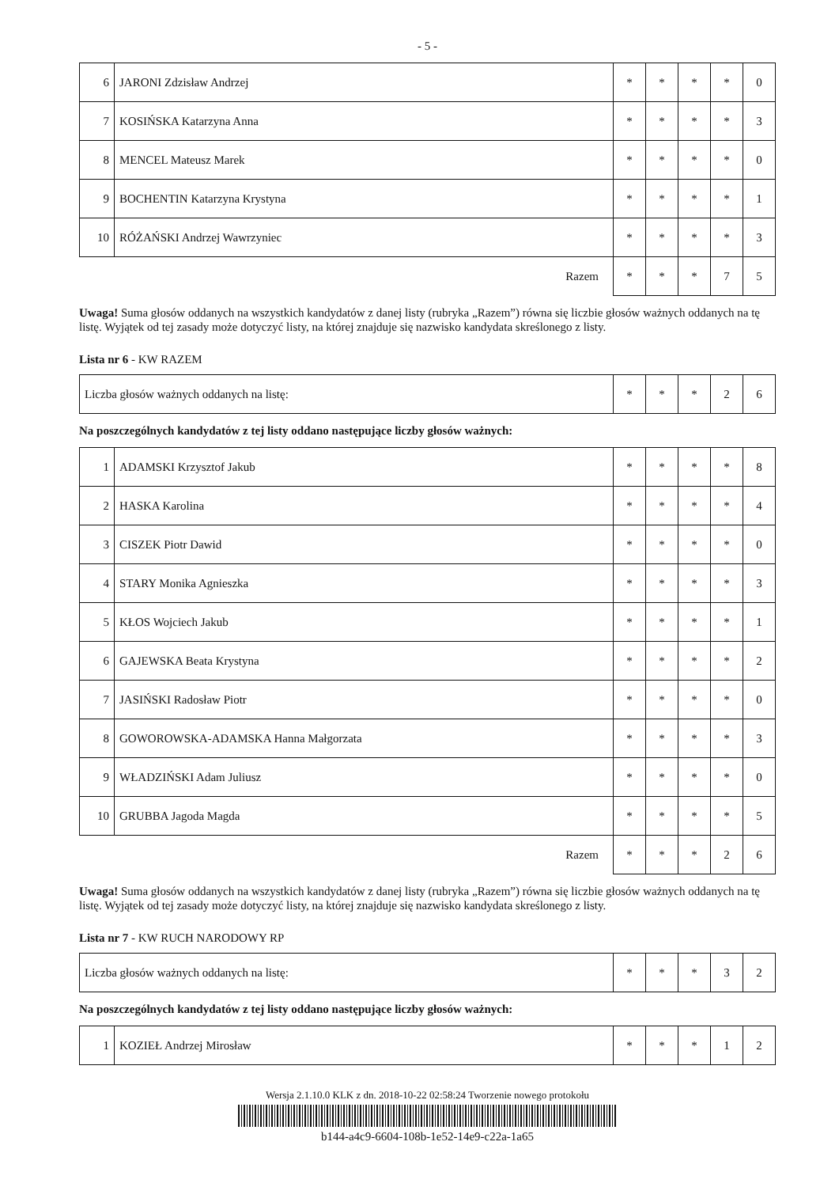- 5 -
| 6 | JARONI Zdzisław Andrzej | * | * | * | * | 0 |
| 7 | KOSIŃSKA Katarzyna Anna | * | * | * | * | 3 |
| 8 | MENCEL Mateusz Marek | * | * | * | * | 0 |
| 9 | BOCHENTIN Katarzyna Krystyna | * | * | * | * | 1 |
| 10 | RÓŻAŃSKI Andrzej Wawrzyniec | * | * | * | * | 3 |
| Razem | | * | * | * | 7 | 5 |
Uwaga! Suma głosów oddanych na wszystkich kandydatów z danej listy (rubryka „Razem”) równa się liczbie głosów ważnych oddanych na tę listę. Wyjątek od tej zasady może dotyczyć listy, na której znajduje się nazwisko kandydata skreślonego z listy.
Lista nr 6 - KW RAZEM
| Liczba głosów ważnych oddanych na listę: | * | * | * | 2 | 6 |
Na poszczególnych kandydatów z tej listy oddano następujące liczby głosów ważnych:
| 1 | ADAMSKI Krzysztof Jakub | * | * | * | * | 8 |
| 2 | HASKA Karolina | * | * | * | * | 4 |
| 3 | CISZEK Piotr Dawid | * | * | * | * | 0 |
| 4 | STARY Monika Agnieszka | * | * | * | * | 3 |
| 5 | KŁOS Wojciech Jakub | * | * | * | * | 1 |
| 6 | GAJEWSKA Beata Krystyna | * | * | * | * | 2 |
| 7 | JASIŃSKI Radosław Piotr | * | * | * | * | 0 |
| 8 | GOWOROWSKA-ADAMSKA Hanna Małgorzata | * | * | * | * | 3 |
| 9 | WŁADZIŃSKI Adam Juliusz | * | * | * | * | 0 |
| 10 | GRUBBA Jagoda Magda | * | * | * | * | 5 |
| Razem | | * | * | * | 2 | 6 |
Uwaga! Suma głosów oddanych na wszystkich kandydatów z danej listy (rubryka „Razem”) równa się liczbie głosów ważnych oddanych na tę listę. Wyjątek od tej zasady może dotyczyć listy, na której znajduje się nazwisko kandydata skreślonego z listy.
Lista nr 7 - KW RUCH NARODOWY RP
| Liczba głosów ważnych oddanych na listę: | * | * | * | 3 | 2 |
Na poszczególnych kandydatów z tej listy oddano następujące liczby głosów ważnych:
| 1 | KOZIEŁ Andrzej Mirosław | * | * | * | 1 | 2 |
Wersja 2.1.10.0 KLK z dn. 2018-10-22 02:58:24 Tworzenie nowego protokołu
b144-a4c9-6604-108b-1e52-14e9-c22a-1a65